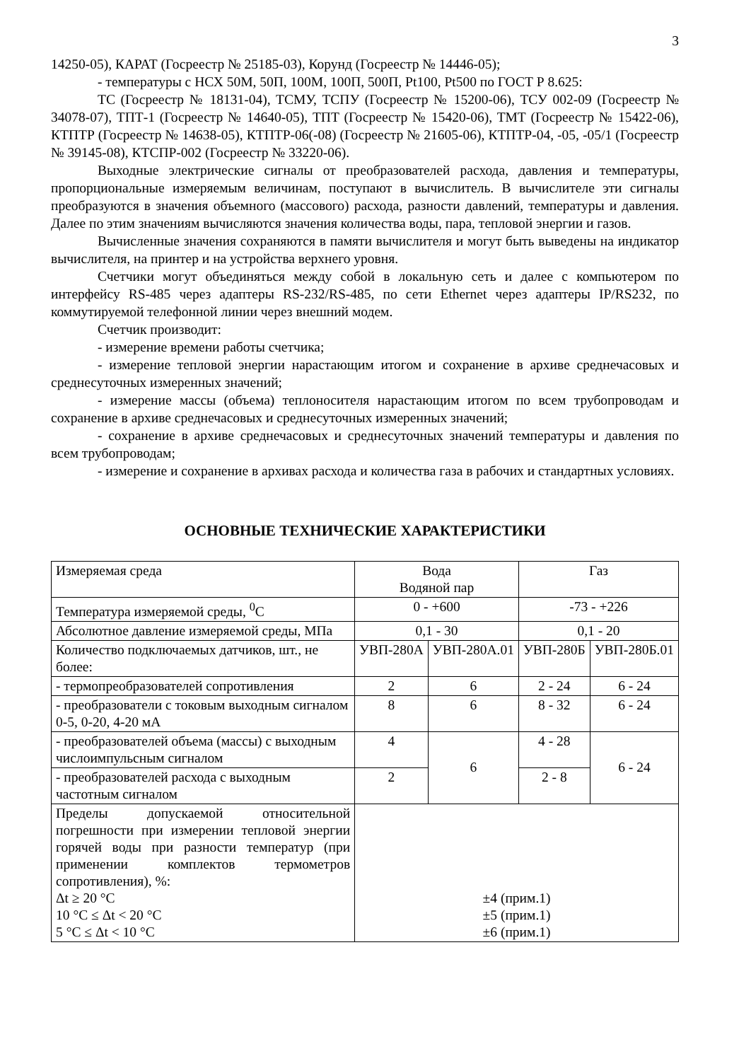3
14250-05), КАРАТ (Госреестр № 25185-03), Корунд (Госреестр № 14446-05);
- температуры с НСХ 50М, 50П, 100М, 100П, 500П, Pt100, Pt500 по ГОСТ Р 8.625:
ТС (Госреестр № 18131-04), ТСМУ, ТСПУ (Госреестр № 15200-06), ТСУ 002-09 (Госреестр № 34078-07), ТПТ-1 (Госреестр № 14640-05), ТПТ (Госреестр № 15420-06), ТМТ (Госреестр № 15422-06), КТПТР (Госреестр № 14638-05), КТПТР-06(-08) (Госреестр № 21605-06), КТПТР-04, -05, -05/1 (Госреестр № 39145-08), КТСПР-002 (Госреестр № 33220-06).
Выходные электрические сигналы от преобразователей расхода, давления и температуры, пропорциональные измеряемым величинам, поступают в вычислитель. В вычислителе эти сигналы преобразуются в значения объемного (массового) расхода, разности давлений, температуры и давления. Далее по этим значениям вычисляются значения количества воды, пара, тепловой энергии и газов.
Вычисленные значения сохраняются в памяти вычислителя и могут быть выведены на индикатор вычислителя, на принтер и на устройства верхнего уровня.
Счетчики могут объединяться между собой в локальную сеть и далее с компьютером по интерфейсу RS-485 через адаптеры RS-232/RS-485, по сети Ethernet через адаптеры IP/RS232, по коммутируемой телефонной линии через внешний модем.
Счетчик производит:
- измерение времени работы счетчика;
- измерение тепловой энергии нарастающим итогом и сохранение в архиве среднечасовых и среднесуточных измеренных значений;
- измерение массы (объема) теплоносителя нарастающим итогом по всем трубопроводам и сохранение в архиве среднечасовых и среднесуточных измеренных значений;
- сохранение в архиве среднечасовых и среднесуточных значений температуры и давления по всем трубопроводам;
- измерение и сохранение в архивах расхода и количества газа в рабочих и стандартных условиях.
ОСНОВНЫЕ ТЕХНИЧЕСКИЕ ХАРАКТЕРИСТИКИ
| Измеряемая среда | Вода Водяной пар | | Газ | |
| Температура измеряемой среды, <sup>0</sup>С | 0 - +600 | | -73 - +226 | |
| Абсолютное давление измеряемой среды, МПа | 0,1 - 30 | | 0,1 - 20 | |
| Количество подключаемых датчиков, шт., не более: | УВП-280А | УВП-280А.01 | УВП-280Б | УВП-280Б.01 |
| - термопреобразователей сопротивления | 2 | 6 | 2 - 24 | 6 - 24 |
| - преобразователи с токовым выходным сигналом 0-5, 0-20, 4-20 мА | 8 | 6 | 8 - 32 | 6 - 24 |
| - преобразователей объема (массы) с выходным числоимпульсным сигналом | 4 | 6 | 4 - 28 | 6 - 24 |
| - преобразователей расхода с выходным частотным сигналом | 2 | | 2 - 8 | |
| Пределы допускаемой относительной погрешности при измерении тепловой энергии горячей воды при разности температур (при применении комплектов термометров сопротивления), %: Δt ≥ 20 °С 10 °С ≤ Δt < 20 °С 5 °С ≤ Δt < 10 °С | ±4 (прим.1) ±5 (прим.1) ±6 (прим.1) | | | |